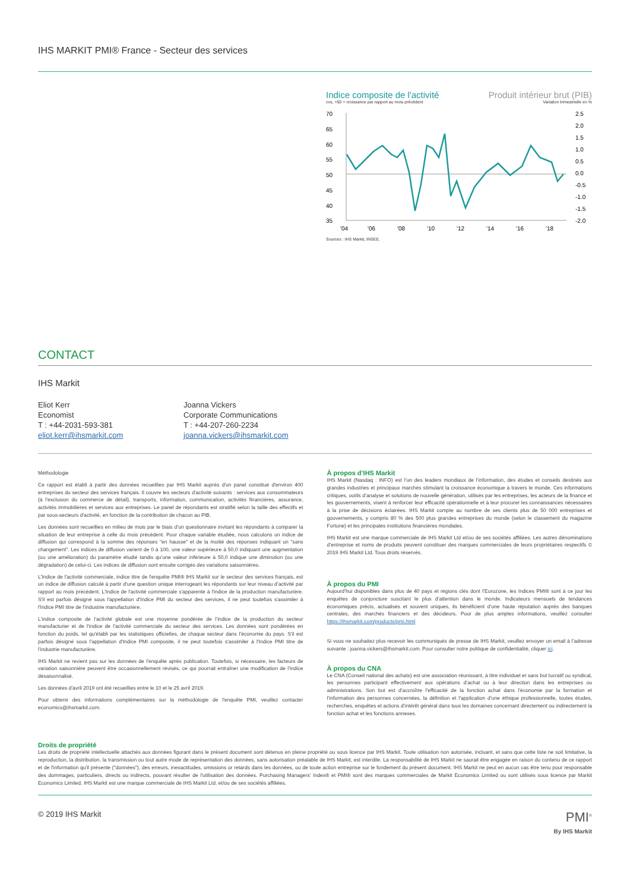IHS MARKIT PMI® France - Secteur des services
Indice composite de l'activité
cvs, >50 = croissance par rapport au mois précédent
Produit intérieur brut (PIB)
Variation trimestrielle en %
70
65
60
55
50
45
40
35
2.5
2.0
1.5
1.0
0.5
0.0
-0.5
-1.0
-1.5
-2.0
'04
'06
'08
'10
'12
'14
'16
'18
Sources : IHS Markit, INSEE.
CONTACT
IHS Markit
Eliot Kerr
Economist
T : +44-2031-593-381
eliot.kerr@ihsmarkit.com
Joanna Vickers
Corporate Communications
T : +44-207-260-2234
joanna.vickers@ihsmarkit.com
Méthodologie
Ce rapport est établi à partir des données recueillies par IHS Markit auprès d'un panel constitué d'environ 400 entreprises du secteur des services français. Il couvre les secteurs d'activité suivants : services aux consommateurs (à l'exclusion du commerce de détail), transports, information, communication, activités financières, assurance, activités immobilières et services aux entreprises. Le panel de répondants est stratifié selon la taille des effectifs et par sous-secteurs d'activité, en fonction de la contribution de chacun au PIB.
Les données sont recueillies en milieu de mois par le biais d’un questionnaire invitant les répondants à comparer la situation de leur entreprise à celle du mois précédent. Pour chaque variable étudiée, nous calculons un indice de diffusion qui correspond à la somme des réponses "en hausse" et de la moitié des réponses indiquant un “sans changement”. Les indices de diffusion varient de 0 à 100, une valeur supérieure à 50,0 indiquant une augmentation (ou une amélioration) du paramètre étudié tandis qu’une valeur inférieure à 50,0 indique une diminution (ou une dégradation) de celui-ci. Les indices de diffusion sont ensuite corrigés des variations saisonnières.
L'Indice de l'activité commerciale, indice titre de l'enquête PMI® IHS Markit sur le secteur des services français, est un indice de diffusion calculé à partir d'une question unique interrogeant les répondants sur leur niveau d’activité par rapport au mois précédent. L'Indice de l'activité commerciale s'apparente à l'indice de la production manufacturière. S'il est parfois désigné sous l'appellation d'Indice PMI du secteur des services, il ne peut toutefois s'assimiler à l'Indice PMI titre de l’industrie manufacturière.
L'indice composite de l’activité globale est une moyenne pondérée de l’indice de la production du secteur manufacturier et de l’indice de l’activité commerciale du secteur des services. Les données sont pondérées en fonction du poids, tel qu’établi par les statistiques officielles, de chaque secteur dans l’économie du pays. S'il est parfois désigné sous l'appellation d'Indice PMI composite, il ne peut toutefois s'assimiler à l'Indice PMI titre de l’industrie manufacturière.
IHS Markit ne revient pas sur les données de l’enquête après publication. Toutefois, si nécessaire, les facteurs de variation saisonnière peuvent être occasionnellement révisés, ce qui pourrait entraîner une modification de l’indice désaisonnalisé.
Les données d'avril 2019 ont été recueillies entre le 10 et le 25 avril 2019.
Pour obtenir des informations complémentaires sur la méthodologie de l'enquête PMI, veuillez contacter economics@ihsmarkit.com.
À propos d’IHS Markit
IHS Markit (Nasdaq : INFO) est l’un des leaders mondiaux de l’information, des études et conseils destinés aux grandes industries et principaux marchés stimulant la croissance économique à travers le monde. Ces informations critiques, outils d’analyse et solutions de nouvelle génération, utilisés par les entreprises, les acteurs de la finance et les gouvernements, visent à renforcer leur efficacité opérationnelle et à leur procurer les connaissances nécessaires à la prise de décisions éclairées. IHS Markit compte au nombre de ses clients plus de 50 000 entreprises et gouvernements, y compris 80 % des 500 plus grandes entreprises du monde (selon le classement du magazine Fortune) et les principales institutions financières mondiales.
IHS Markit est une marque commerciale de IHS Markit Ltd et/ou de ses sociétés affiliées. Les autres dénominations d’entreprise et noms de produits peuvent constituer des marques commerciales de leurs propriétaires respectifs © 2019 IHS Markit Ltd. Tous droits réservés.
À propos du PMI
Aujourd’hui disponibles dans plus de 40 pays et régions clés dont l’Eurozone, les Indices PMI® sont à ce jour les enquêtes de conjoncture suscitant le plus d’attention dans le monde. Indicateurs mensuels de tendances économiques précis, actualisés et souvent uniques, ils bénéficient d’une haute réputation auprès des banques centrales, des marchés financiers et des décideurs. Pour de plus amples informations, veuillez consulter https://ihsmarkit.com/products/pmi.html
Si vous ne souhaitez plus recevoir les communiqués de presse de IHS Markit, veuillez envoyer un email à l’adresse suivante : joanna.vickers@ihsmarkit.com. Pour consulter notre politique de confidentialité, cliquer ici.
À propos du CNA
Le CNA (Conseil national des achats) est une association réunissant, à titre individuel et sans but lucratif ou syndical, les personnes participant effectivement aux opérations d’achat ou à leur direction dans les entreprises ou administrations. Son but est d’accroître l’efficacité de la fonction achat dans l’économie par la formation et l’information des personnes concernées, la définition et l’application d’une éthique professionnelle, toutes études, recherches, enquêtes et actions d’intérêt général dans tous les domaines concernant directement ou indirectement la fonction achat et les fonctions annexes.
Droits de propriété
Les droits de propriété intellectuelle attachés aux données figurant dans le présent document sont détenus en pleine propriété ou sous licence par IHS Markit. Toute utilisation non autorisée, incluant, et sans que cette liste ne soit limitative, la reproduction, la distribution, la transmission ou tout autre mode de représentation des données, sans autorisation préalable de IHS Markit, est interdite. La responsabilité de IHS Markit ne saurait être engagée en raison du contenu de ce rapport et de l'information qu'il présente ("données"), des erreurs, inexactitudes, omissions or retards dans les données, ou de toute action entreprise sur le fondement du présent document. IHS Markit ne peut en aucun cas être tenu pour responsable des dommages, particuliers, directs ou indirects, pouvant résulter de l'utilisation des données. Purchasing Managers’ Index® et PMI® sont des marques commerciales de Markit Economics Limited ou sont utilisés sous licence par Markit Economics Limited. IHS Markit est une marque commerciale de IHS Markit Ltd. et/ou de ses sociétés affiliées.
© 2019 IHS Markit
PMI<sup>®</sup>
By IHS Markit